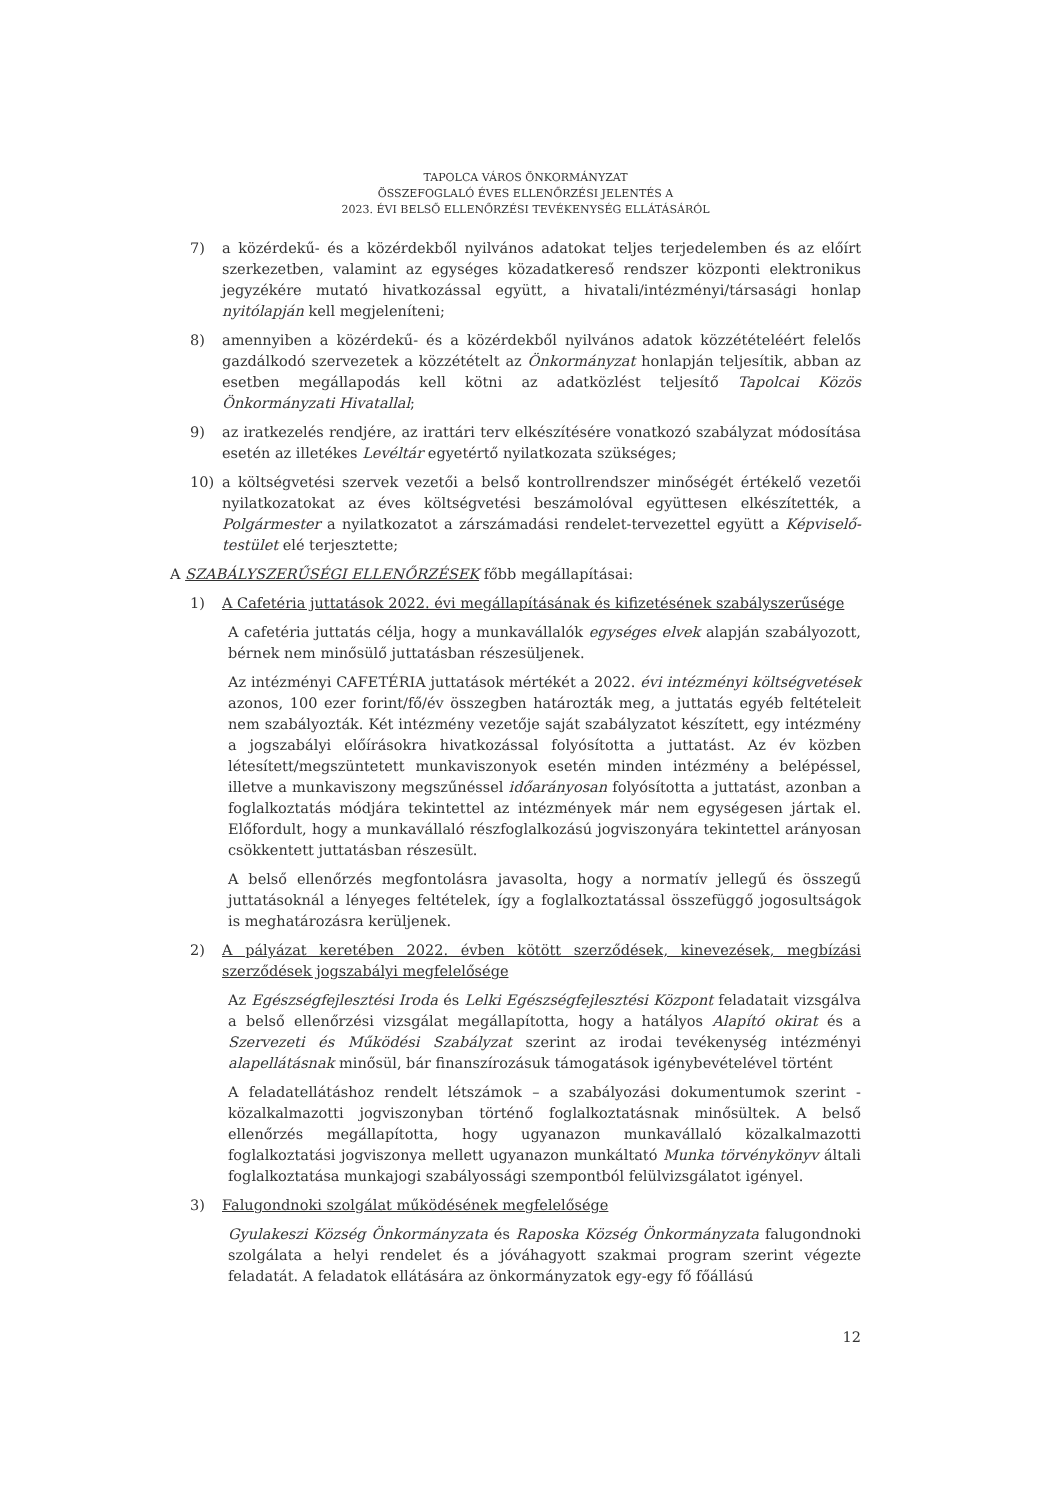TAPOLCA VÁROS ÖNKORMÁNYZAT
ÖSSZEFOGLALÓ ÉVES ELLENŐRZÉSI JELENTÉS A
2023. ÉVI BELSŐ ELLENŐRZÉSI TEVÉKENYSÉG ELLÁTÁSÁRÓL
7) a közérdekű- és a közérdekből nyilvános adatokat teljes terjedelemben és az előírt szerkezetben, valamint az egységes közadatkereső rendszer központi elektronikus jegyzékére mutató hivatkozással együtt, a hivatali/intézményi/társasági honlap nyitólapján kell megjeleníteni;
8) amennyiben a közérdekű- és a közérdekből nyilvános adatok közzétételéért felelős gazdálkodó szervezetek a közzétételt az Önkormányzat honlapján teljesítik, abban az esetben megállapodás kell kötni az adatközlést teljesítő Tapolcai Közös Önkormányzati Hivatallal;
9) az iratkezelés rendjére, az irattári terv elkészítésére vonatkozó szabályzat módosítása esetén az illetékes Levéltár egyetértő nyilatkozata szükséges;
10) a költségvetési szervek vezetői a belső kontrollrendszer minőségét értékelő vezetői nyilatkozatokat az éves költségvetési beszámolóval együttesen elkészítették, a Polgármester a nyilatkozatot a zárszámadási rendelet-tervezettel együtt a Képviselő-testület elé terjesztette;
A SZABÁLYSZERŰSÉGI ELLENŐRZÉSEK főbb megállapításai:
1) A Cafetéria juttatások 2022. évi megállapításának és kifizetésének szabályszerűsége
A cafetéria juttatás célja, hogy a munkavállalók egységes elvek alapján szabályozott, bérnek nem minősülő juttatásban részesüljenek.
Az intézményi CAFETÉRIA juttatások mértékét a 2022. évi intézményi költségvetések azonos, 100 ezer forint/fő/év összegben határozták meg, a juttatás egyéb feltételeit nem szabályozták. Két intézmény vezetője saját szabályzatot készített, egy intézmény a jogszabályi előírásokra hivatkozással folyósította a juttatást. Az év közben létesített/megszüntetett munkaviszonyok esetén minden intézmény a belépéssel, illetve a munkaviszony megszűnéssel időarányosan folyósította a juttatást, azonban a foglalkoztatás módjára tekintettel az intézmények már nem egységesen jártak el. Előfordult, hogy a munkavállaló részfoglalkozású jogviszonyára tekintettel arányosan csökkentett juttatásban részesült.
A belső ellenőrzés megfontolásra javasolta, hogy a normatív jellegű és összegű juttatásoknál a lényeges feltételek, így a foglalkoztatással összefüggő jogosultságok is meghatározásra kerüljenek.
2) A pályázat keretében 2022. évben kötött szerződések, kinevezések, megbízási szerződések jogszabályi megfelelősége
Az Egészségfejlesztési Iroda és Lelki Egészségfejlesztési Központ feladatait vizsgálva a belső ellenőrzési vizsgálat megállapította, hogy a hatályos Alapító okirat és a Szervezeti és Működési Szabályzat szerint az irodai tevékenység intézményi alapellátásnak minősül, bár finanszírozásuk támogatások igénybevételével történt
A feladatellátáshoz rendelt létszámok – a szabályozási dokumentumok szerint - közalkalmazotti jogviszonyban történő foglalkoztatásnak minősültek. A belső ellenőrzés megállapította, hogy ugyanazon munkavállaló közalkalmazotti foglalkoztatási jogviszonya mellett ugyanazon munkáltató Munka törvénykönyv általi foglalkoztatása munkajogi szabályossági szempontból felülvizsgálatot igényel.
3) Falugondnoki szolgálat működésének megfelelősége
Gyulakeszi Község Önkormányzata és Raposka Község Önkormányzata falugondnoki szolgálata a helyi rendelet és a jóváhagyott szakmai program szerint végezte feladatát. A feladatok ellátására az önkormányzatok egy-egy fő főállású
12